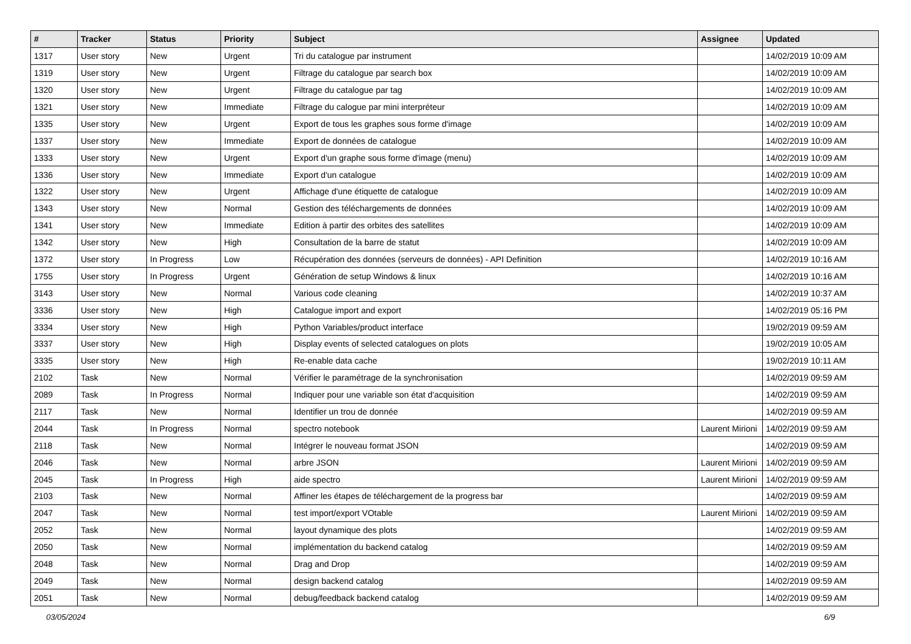| # | Tracker | Status | Priority | Subject | Assignee | Updated |
| --- | --- | --- | --- | --- | --- | --- |
| 1317 | User story | New | Urgent | Tri du catalogue par instrument | | 14/02/2019 10:09 AM |
| 1319 | User story | New | Urgent | Filtrage du catalogue par search box | | 14/02/2019 10:09 AM |
| 1320 | User story | New | Urgent | Filtrage du catalogue par tag | | 14/02/2019 10:09 AM |
| 1321 | User story | New | Immediate | Filtrage du calogue par mini interpréteur | | 14/02/2019 10:09 AM |
| 1335 | User story | New | Urgent | Export de tous les graphes sous forme d'image | | 14/02/2019 10:09 AM |
| 1337 | User story | New | Immediate | Export de données de catalogue | | 14/02/2019 10:09 AM |
| 1333 | User story | New | Urgent | Export d'un graphe sous forme d'image (menu) | | 14/02/2019 10:09 AM |
| 1336 | User story | New | Immediate | Export d'un catalogue | | 14/02/2019 10:09 AM |
| 1322 | User story | New | Urgent | Affichage d'une étiquette de catalogue | | 14/02/2019 10:09 AM |
| 1343 | User story | New | Normal | Gestion des téléchargements de données | | 14/02/2019 10:09 AM |
| 1341 | User story | New | Immediate | Edition à partir des orbites des satellites | | 14/02/2019 10:09 AM |
| 1342 | User story | New | High | Consultation de la barre de statut | | 14/02/2019 10:09 AM |
| 1372 | User story | In Progress | Low | Récupération des données (serveurs de données) - API Definition | | 14/02/2019 10:16 AM |
| 1755 | User story | In Progress | Urgent | Génération de setup Windows & linux | | 14/02/2019 10:16 AM |
| 3143 | User story | New | Normal | Various code cleaning | | 14/02/2019 10:37 AM |
| 3336 | User story | New | High | Catalogue import and export | | 14/02/2019 05:16 PM |
| 3334 | User story | New | High | Python Variables/product interface | | 19/02/2019 09:59 AM |
| 3337 | User story | New | High | Display events of selected catalogues on plots | | 19/02/2019 10:05 AM |
| 3335 | User story | New | High | Re-enable data cache | | 19/02/2019 10:11 AM |
| 2102 | Task | New | Normal | Vérifier le paramétrage de la synchronisation | | 14/02/2019 09:59 AM |
| 2089 | Task | In Progress | Normal | Indiquer pour une variable son état d'acquisition | | 14/02/2019 09:59 AM |
| 2117 | Task | New | Normal | Identifier un trou de donnée | | 14/02/2019 09:59 AM |
| 2044 | Task | In Progress | Normal | spectro notebook | Laurent Mirioni | 14/02/2019 09:59 AM |
| 2118 | Task | New | Normal | Intégrer le nouveau format JSON | | 14/02/2019 09:59 AM |
| 2046 | Task | New | Normal | arbre JSON | Laurent Mirioni | 14/02/2019 09:59 AM |
| 2045 | Task | In Progress | High | aide spectro | Laurent Mirioni | 14/02/2019 09:59 AM |
| 2103 | Task | New | Normal | Affiner les étapes de téléchargement de la progress bar | | 14/02/2019 09:59 AM |
| 2047 | Task | New | Normal | test import/export VOtable | Laurent Mirioni | 14/02/2019 09:59 AM |
| 2052 | Task | New | Normal | layout dynamique des plots | | 14/02/2019 09:59 AM |
| 2050 | Task | New | Normal | implémentation du backend catalog | | 14/02/2019 09:59 AM |
| 2048 | Task | New | Normal | Drag and Drop | | 14/02/2019 09:59 AM |
| 2049 | Task | New | Normal | design backend catalog | | 14/02/2019 09:59 AM |
| 2051 | Task | New | Normal | debug/feedback backend catalog | | 14/02/2019 09:59 AM |
03/05/2024 6/9